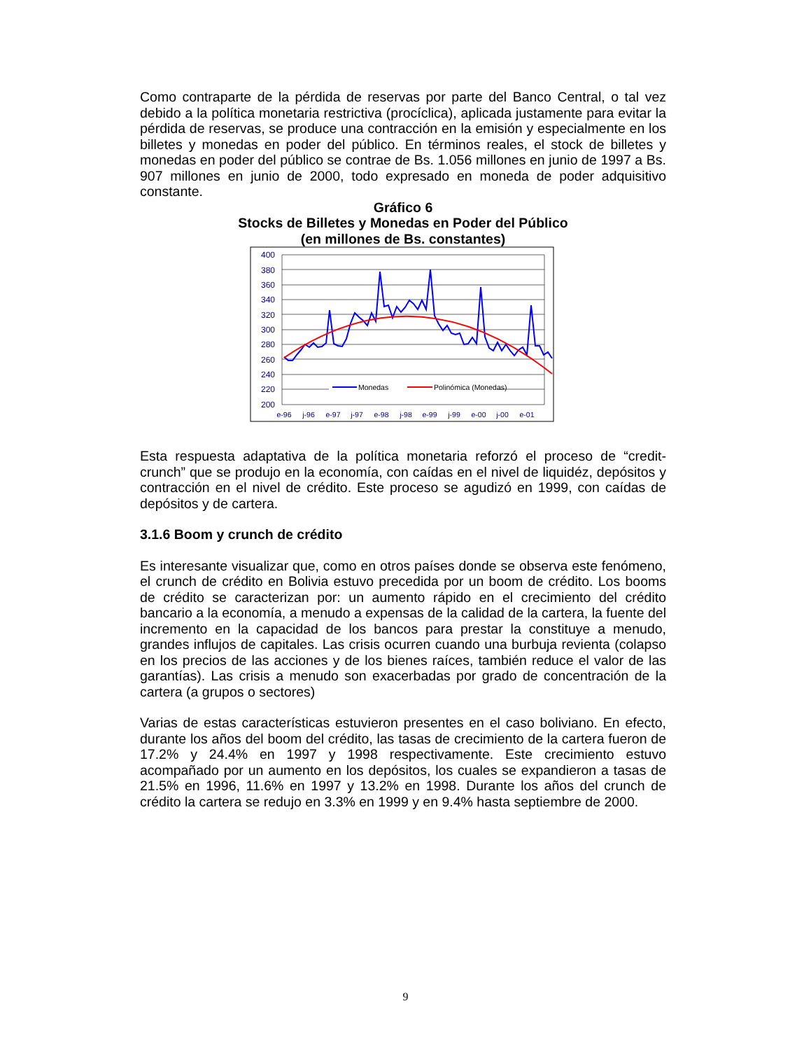Como contraparte de la pérdida de reservas por parte del Banco Central, o tal vez debido a la política monetaria restrictiva (procíclica), aplicada justamente para evitar la pérdida de reservas, se produce una contracción en la emisión y especialmente en los billetes y monedas en poder del público. En términos reales, el stock de billetes y monedas en poder del público se contrae de Bs. 1.056 millones en junio de 1997 a Bs. 907 millones en junio de 2000, todo expresado en moneda de poder adquisitivo constante.
Gráfico 6
Stocks de Billetes y Monedas en Poder del Público
(en millones de Bs. constantes)
400
380
360
340
320
300
280
260
240
220
200
Monedas
Polinómica (Monedas)
e-96
j-96
e-97
j-97
e-98
j-98
e-99
j-99
e-00
j-00
e-01
Esta respuesta adaptativa de la política monetaria reforzó el proceso de “credit-crunch” que se produjo en la economía, con caídas en el nivel de liquidéz, depósitos y contracción en el nivel de crédito. Este proceso se agudizó en 1999, con caídas de depósitos y de cartera.
3.1.6 Boom y crunch de crédito
Es interesante visualizar que, como en otros países donde se observa este fenómeno, el crunch de crédito en Bolivia estuvo precedida por un boom de crédito. Los booms de crédito se caracterizan por: un aumento rápido en el crecimiento del crédito bancario a la economía, a menudo a expensas de la calidad de la cartera, la fuente del incremento en la capacidad de los bancos para prestar la constituye a menudo, grandes influjos de capitales. Las crisis ocurren cuando una burbuja revienta (colapso en los precios de las acciones y de los bienes raíces, también reduce el valor de las garantías). Las crisis a menudo son exacerbadas por grado de concentración de la cartera (a grupos o sectores)
Varias de estas características estuvieron presentes en el caso boliviano. En efecto, durante los años del boom del crédito, las tasas de crecimiento de la cartera fueron de 17.2% y 24.4% en 1997 y 1998 respectivamente. Este crecimiento estuvo acompañado por un aumento en los depósitos, los cuales se expandieron a tasas de 21.5% en 1996, 11.6% en 1997 y 13.2% en 1998. Durante los años del crunch de crédito la cartera se redujo en 3.3% en 1999 y en 9.4% hasta septiembre de 2000.
9